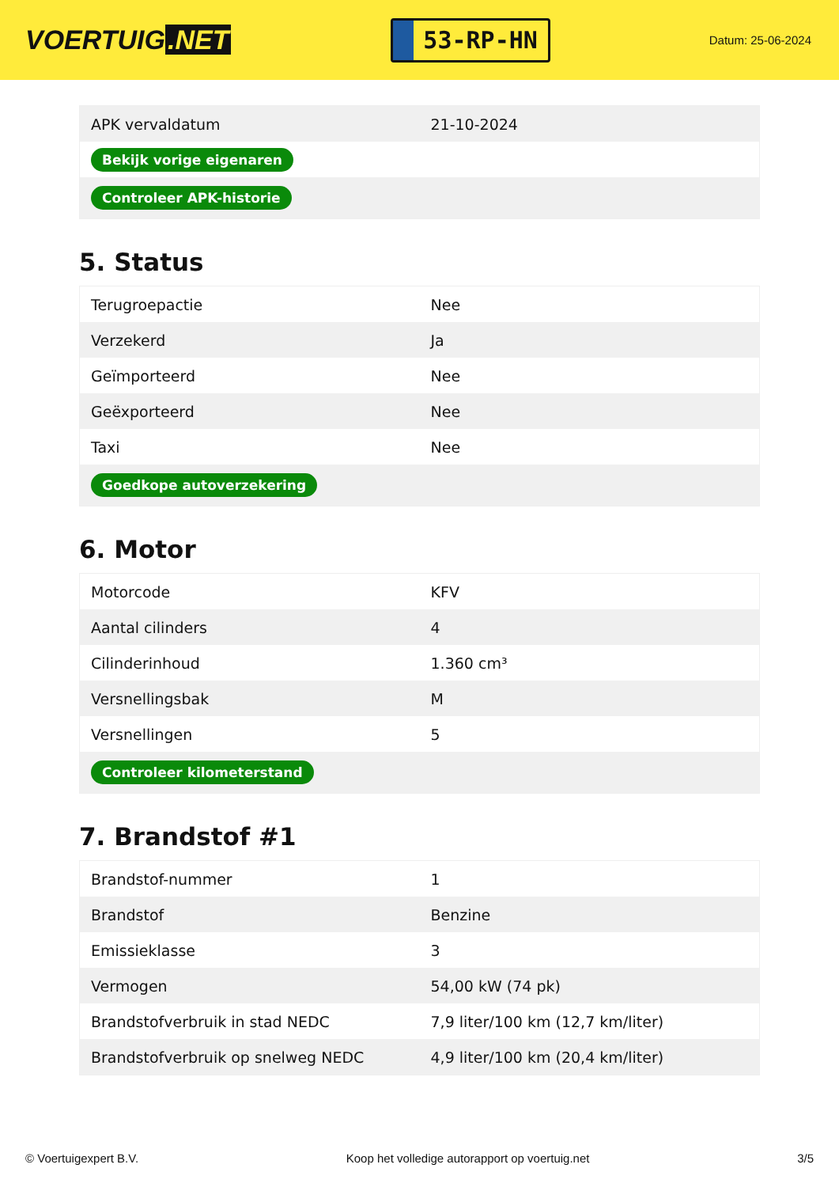VOERTUIG.NET
53-RP-HN
Datum: 25-06-2024
| APK vervaldatum | 21-10-2024 |
| Bekijk vorige eigenaren | |
| Controleer APK-historie | |
5. Status
| Terugroepactie | Nee |
| Verzekerd | Ja |
| Geïmporteerd | Nee |
| Geëxporteerd | Nee |
| Taxi | Nee |
| Goedkope autoverzekering | |
6. Motor
| Motorcode | KFV |
| Aantal cilinders | 4 |
| Cilinderinhoud | 1.360 cm³ |
| Versnellingsbak | M |
| Versnellingen | 5 |
| Controleer kilometerstand | |
7. Brandstof #1
| Brandstof-nummer | 1 |
| Brandstof | Benzine |
| Emissieklasse | 3 |
| Vermogen | 54,00 kW (74 pk) |
| Brandstofverbruik in stad NEDC | 7,9 liter/100 km (12,7 km/liter) |
| Brandstofverbruik op snelweg NEDC | 4,9 liter/100 km (20,4 km/liter) |
© Voertuigexpert B.V. Koop het volledige autorapport op voertuig.net 3/5